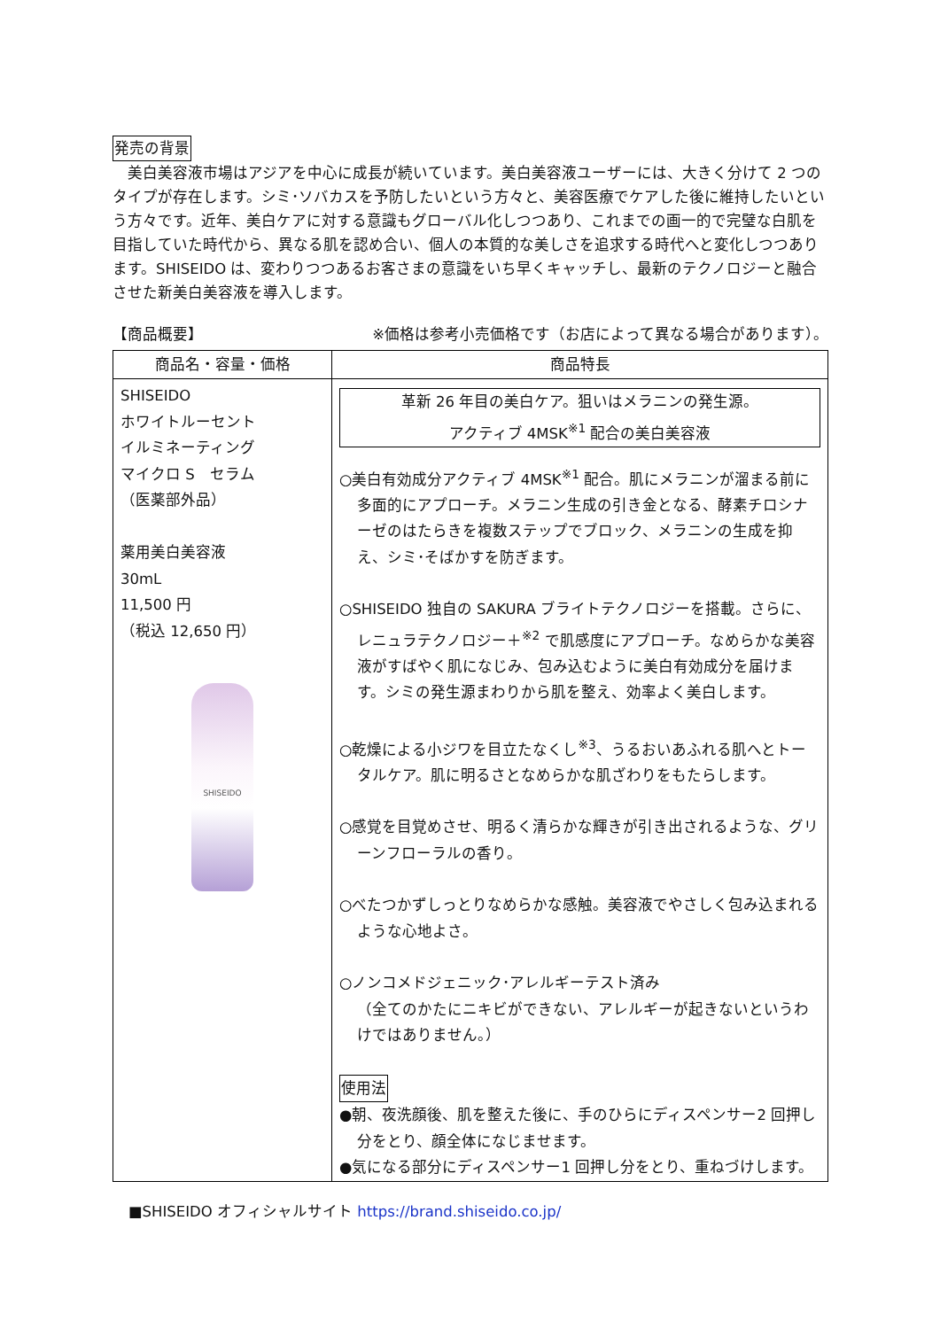発売の背景
　美白美容液市場はアジアを中心に成長が続いています。美白美容液ユーザーには、大きく分けて 2 つのタイプが存在します。シミ･ソバカスを予防したいという方々と、美容医療でケアした後に維持したいという方々です。近年、美白ケアに対する意識もグローバル化しつつあり、これまでの画一的で完璧な白肌を目指していた時代から、異なる肌を認め合い、個人の本質的な美しさを追求する時代へと変化しつつあります。SHISEIDO は、変わりつつあるお客さまの意識をいち早くキャッチし、最新のテクノロジーと融合させた新美白美容液を導入します。
【商品概要】 ※価格は参考小売価格です（お店によって異なる場合があります）。
| 商品名・容量・価格 | 商品特長 |
| --- | --- |
| SHISEIDO ホワイトルーセント イルミネーティング マイクロ S セラム （医薬部外品） 薬用美白美容液 30mL 11,500 円 （税込 12,650 円） SHISEIDO | 革新 26 年目の美白ケア。狙いはメラニンの発生源。 アクティブ 4MSK<sup>※1</sup> 配合の美白美容液 ○美白有効成分アクティブ 4MSK<sup>※1</sup> 配合。肌にメラニンが溜まる前に多面的にアプローチ。メラニン生成の引き金となる、酵素チロシナーゼのはたらきを複数ステップでブロック、メラニンの生成を抑え、シミ･そばかすを防ぎます。 ○SHISEIDO 独自の SAKURA ブライトテクノロジーを搭載。さらに、レニュラテクノロジー＋<sup>※2</sup> で肌感度にアプローチ。なめらかな美容液がすばやく肌になじみ、包み込むように美白有効成分を届けます。シミの発生源まわりから肌を整え、効率よく美白します。 ○乾燥による小ジワを目立たなくし<sup>※3</sup>、うるおいあふれる肌へとトータルケア。肌に明るさとなめらかな肌ざわりをもたらします。 ○感覚を目覚めさせ、明るく清らかな輝きが引き出されるような、グリーンフローラルの香り。 ○べたつかずしっとりなめらかな感触。美容液でやさしく包み込まれるような心地よさ。 ○ノンコメドジェニック･アレルギーテスト済み （全てのかたにニキビができない、アレルギーが起きないというわけではありません。） 使用法 ●朝、夜洗顔後、肌を整えた後に、手のひらにディスペンサー2 回押し分をとり、顔全体になじませます。 ●気になる部分にディスペンサー1 回押し分をとり、重ねづけします。 |
■SHISEIDO オフィシャルサイト https://brand.shiseido.co.jp/